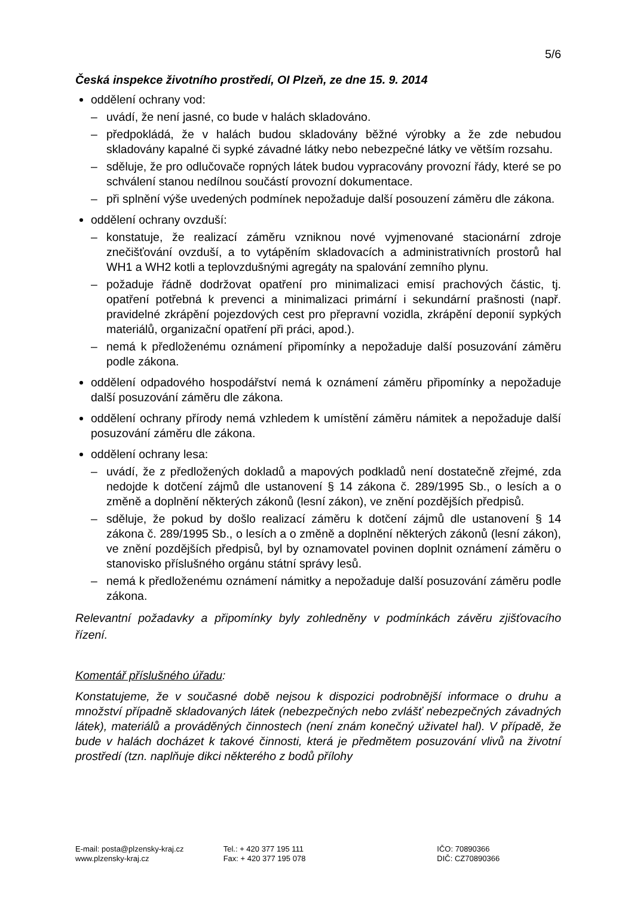5/6
Česká inspekce životního prostředí, OI Plzeň, ze dne 15. 9. 2014
oddělení ochrany vod:
– uvádí, že není jasné, co bude v halách skladováno.
– předpokládá, že v halách budou skladovány běžné výrobky a že zde nebudou skladovány kapalné či sypké závadné látky nebo nebezpečné látky ve větším rozsahu.
– sděluje, že pro odlučovače ropných látek budou vypracovány provozní řády, které se po schválení stanou nedílnou součástí provozní dokumentace.
– při splnění výše uvedených podmínek nepožaduje další posouzení záměru dle zákona.
oddělení ochrany ovzduší:
– konstatuje, že realizací záměru vzniknou nové vyjmenované stacionární zdroje znečišťování ovzduší, a to vytápěním skladovacích a administrativních prostorů hal WH1 a WH2 kotli a teplovzdušnými agregáty na spalování zemního plynu.
– požaduje řádně dodržovat opatření pro minimalizaci emisí prachových částic, tj. opatření potřebná k prevenci a minimalizaci primární i sekundární prašnosti (např. pravidelné zkrápění pojezdových cest pro přepravní vozidla, zkrápění deponií sypkých materiálů, organizační opatření při práci, apod.).
– nemá k předloženému oznámení připomínky a nepožaduje další posuzování záměru podle zákona.
oddělení odpadového hospodářství nemá k oznámení záměru připomínky a nepožaduje další posuzování záměru dle zákona.
oddělení ochrany přírody nemá vzhledem k umístění záměru námitek a nepožaduje další posuzování záměru dle zákona.
oddělení ochrany lesa:
– uvádí, že z předložených dokladů a mapových podkladů není dostatečně zřejmé, zda nedojde k dotčení zájmů dle ustanovení § 14 zákona č. 289/1995 Sb., o lesích a o změně a doplnění některých zákonů (lesní zákon), ve znění pozdějších předpisů.
– sděluje, že pokud by došlo realizací záměru k dotčení zájmů dle ustanovení § 14 zákona č. 289/1995 Sb., o lesích a o změně a doplnění některých zákonů (lesní zákon), ve znění pozdějších předpisů, byl by oznamovatel povinen doplnit oznámení záměru o stanovisko příslušného orgánu státní správy lesů.
– nemá k předloženému oznámení námitky a nepožaduje další posuzování záměru podle zákona.
Relevantní požadavky a připomínky byly zohledněny v podmínkách závěru zjišťovacího řízení.
Komentář příslušného úřadu:
Konstatujeme, že v současné době nejsou k dispozici podrobnější informace o druhu a množství případně skladovaných látek (nebezpečných nebo zvlášť nebezpečných závadných látek), materiálů a prováděných činnostech (není znám konečný uživatel hal). V případě, že bude v halách docházet k takové činnosti, která je předmětem posuzování vlivů na životní prostředí (tzn. naplňuje dikci některého z bodů přílohy
E-mail: posta@plzensky-kraj.cz
www.plzensky-kraj.cz
Tel.: + 420 377 195 111
Fax: + 420 377 195 078
IČO: 70890366
DIČ: CZ70890366